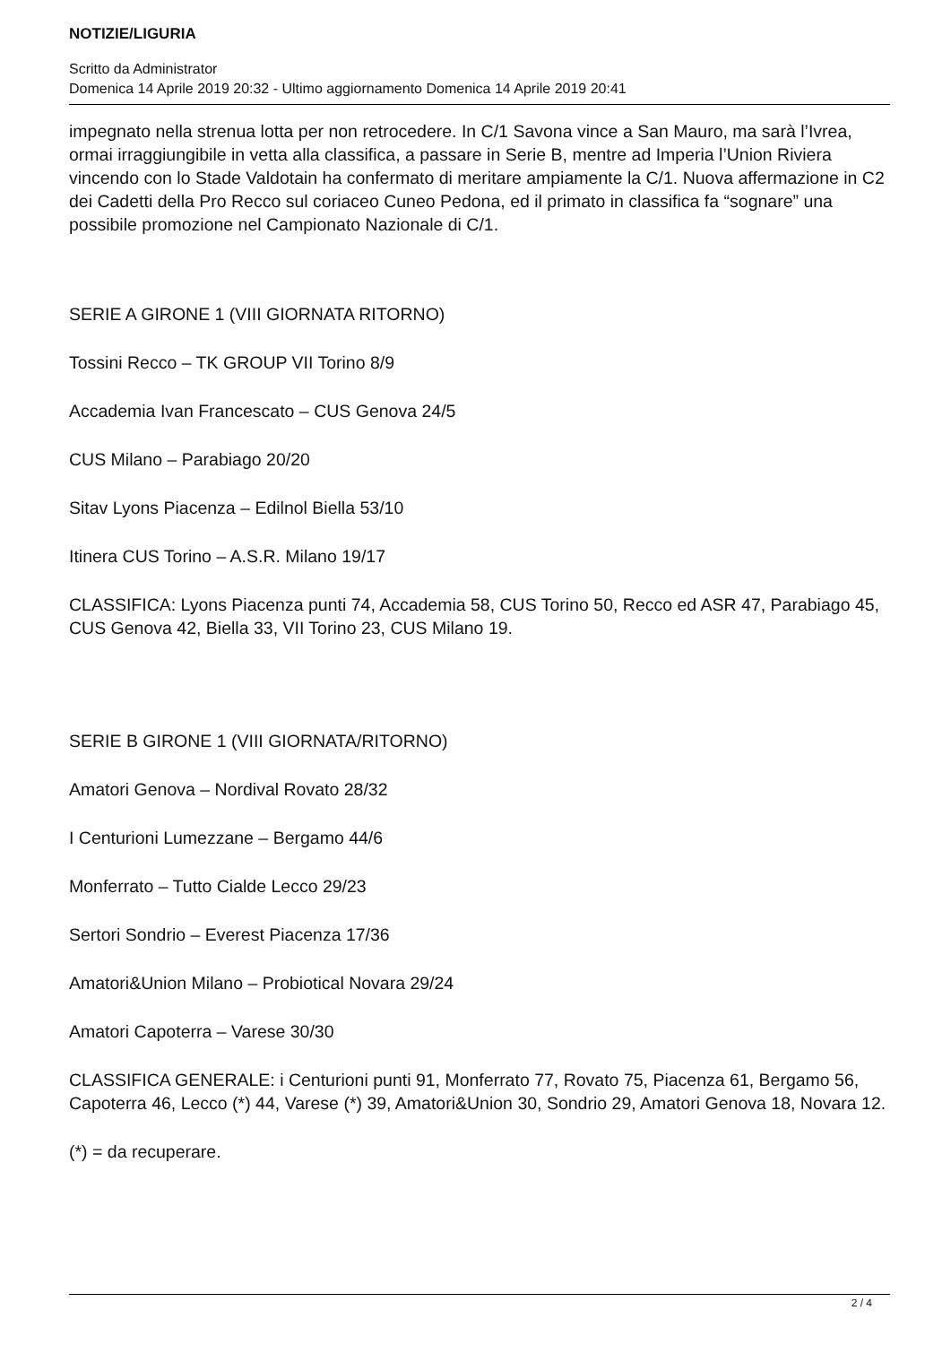NOTIZIE/LIGURIA
Scritto da Administrator
Domenica 14 Aprile 2019 20:32 - Ultimo aggiornamento Domenica 14 Aprile 2019 20:41
impegnato nella strenua lotta per non retrocedere. In C/1 Savona vince a San Mauro, ma sarà l’Ivrea, ormai irraggiungibile in vetta alla classifica, a passare in Serie B, mentre ad Imperia l’Union Riviera vincendo con lo Stade Valdotain ha confermato di meritare ampiamente la C/1. Nuova affermazione in C2 dei Cadetti della Pro Recco sul coriaceo Cuneo Pedona, ed il primato in classifica fa “sognare” una possibile promozione nel Campionato Nazionale di C/1.
SERIE A GIRONE 1 (VIII GIORNATA RITORNO)
Tossini Recco – TK GROUP VII Torino 8/9
Accademia Ivan Francescato – CUS Genova 24/5
CUS Milano – Parabiago 20/20
Sitav Lyons Piacenza – Edilnol Biella 53/10
Itinera CUS Torino – A.S.R. Milano 19/17
CLASSIFICA: Lyons Piacenza punti 74, Accademia 58, CUS Torino 50, Recco ed ASR 47, Parabiago 45, CUS Genova 42, Biella 33, VII Torino 23, CUS Milano 19.
SERIE B GIRONE 1 (VIII GIORNATA/RITORNO)
Amatori Genova – Nordival Rovato 28/32
I Centurioni Lumezzane – Bergamo 44/6
Monferrato – Tutto Cialde Lecco 29/23
Sertori Sondrio – Everest Piacenza 17/36
Amatori&Union Milano – Probiotical Novara 29/24
Amatori Capoterra – Varese 30/30
CLASSIFICA GENERALE: i Centurioni punti 91, Monferrato 77, Rovato 75, Piacenza 61, Bergamo 56, Capoterra 46, Lecco (*) 44, Varese (*) 39, Amatori&Union 30, Sondrio 29, Amatori Genova 18, Novara 12.
(*) = da recuperare.
2 / 4